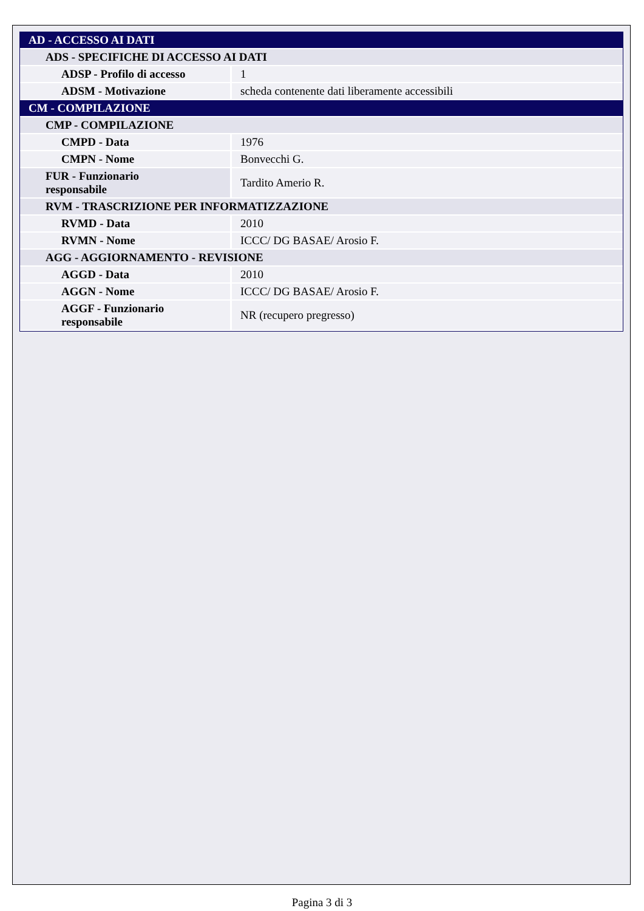| AD - ACCESSO AI DATI | |
| ADS - SPECIFICHE DI ACCESSO AI DATI | |
| ADSP - Profilo di accesso | 1 |
| ADSM - Motivazione | scheda contenente dati liberamente accessibili |
| CM - COMPILAZIONE | |
| CMP - COMPILAZIONE | |
| CMPD - Data | 1976 |
| CMPN - Nome | Bonvecchi G. |
| FUR - Funzionario responsabile | Tardito Amerio R. |
| RVM - TRASCRIZIONE PER INFORMATIZZAZIONE | |
| RVMD - Data | 2010 |
| RVMN - Nome | ICCC/ DG BASAE/ Arosio F. |
| AGG - AGGIORNAMENTO - REVISIONE | |
| AGGD - Data | 2010 |
| AGGN - Nome | ICCC/ DG BASAE/ Arosio F. |
| AGGF - Funzionario responsabile | NR (recupero pregresso) |
Pagina 3 di 3